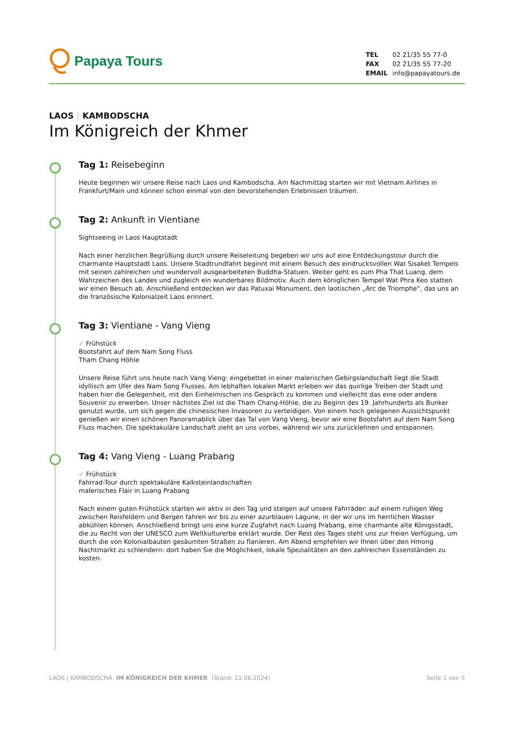Papaya Tours
| TEL | 02 21/35 55 77-0 |
| FAX | 02 21/35 55 77-20 |
| EMAIL | info@papayatours.de |
LAOS | KAMBODSCHA
Im Königreich der Khmer
Tag 1: Reisebeginn
Heute beginnen wir unsere Reise nach Laos und Kambodscha. Am Nachmittag starten wir mit Vietnam Airlines in Frankfurt/Main und können schon einmal von den bevorstehenden Erlebnissen träumen.
Tag 2: Ankunft in Vientiane
Sightseeing in Laos Hauptstadt
Nach einer herzlichen Begrüßung durch unsere Reiseleitung begeben wir uns auf eine Entdeckungstour durch die charmante Hauptstadt Laos. Unsere Stadtrundfahrt beginnt mit einem Besuch des eindrucksvollen Wat Sisaket Tempels mit seinen zahlreichen und wundervoll ausgearbeiteten Buddha-Statuen. Weiter geht es zum Pha That Luang, dem Wahrzeichen des Landes und zugleich ein wunderbares Bildmotiv. Auch dem königlichen Tempel Wat Phra Keo statten wir einen Besuch ab. Anschließend entdecken wir das Patuxai Monument, den laotischen „Arc de Triomphe“, das uns an die französische Kolonialzeit Laos erinnert.
Tag 3: Vientiane - Vang Vieng
✓ Frühstück
Bootsfahrt auf dem Nam Song Fluss
Tham Chang Höhle
Unsere Reise führt uns heute nach Vang Vieng: eingebettet in einer malerischen Gebirgslandschaft liegt die Stadt idyllisch am Ufer des Nam Song Flusses. Am lebhaften lokalen Markt erleben wir das quirlige Treiben der Stadt und haben hier die Gelegenheit, mit den Einheimischen ins Gespräch zu kommen und vielleicht das eine oder andere Souvenir zu erwerben. Unser nächstes Ziel ist die Tham Chang-Höhle, die zu Beginn des 19. Jahrhunderts als Bunker genutzt wurde, um sich gegen die chinesischen Invasoren zu verteidigen. Von einem hoch gelegenen Aussichtspunkt genießen wir einen schönen Panoramablick über das Tal von Vang Vieng, bevor wir eine Bootsfahrt auf dem Nam Song Fluss machen. Die spektakuläre Landschaft zieht an uns vorbei, während wir uns zurücklehnen und entspannen.
Tag 4: Vang Vieng - Luang Prabang
✓ Frühstück
Fahrrad-Tour durch spektakuläre Kalksteinlandschaften
malerisches Flair in Luang Prabang
Nach einem guten Frühstück starten wir aktiv in den Tag und steigen auf unsere Fahrräder: auf einem ruhigen Weg zwischen Reisfeldern und Bergen fahren wir bis zu einer azurblauen Lagune, in der wir uns im herrlichen Wasser abkühlen können. Anschließend bringt uns eine kurze Zugfahrt nach Luang Prabang, eine charmante alte Königsstadt, die zu Recht von der UNESCO zum Weltkulturerbe erklärt wurde. Der Rest des Tages steht uns zur freien Verfügung, um durch die von Kolonialbauten gesäumten Straßen zu flanieren. Am Abend empfehlen wir Ihnen über den Hmong Nachtmarkt zu schlendern: dort haben Sie die Möglichkeit, lokale Spezialitäten an den zahlreichen Essenständen zu kosten.
LAOS | KAMBODSCHA IM KÖNIGREICH DER KHMER (Stand: 21.06.2024) Seite 1 von 5